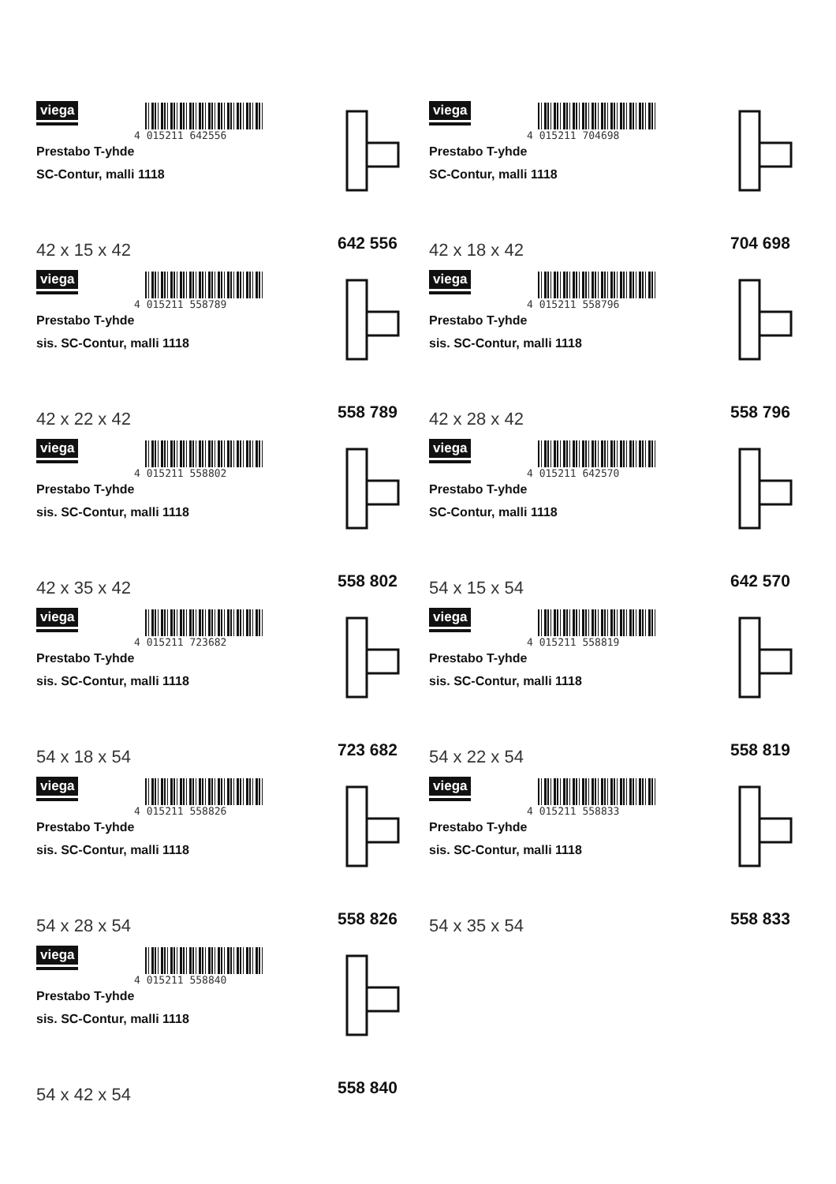viega
4 015211 642556
Prestabo T-yhde
SC-Contur, malli 1118
42 x 15 x 42 642 556
viega
4 015211 704698
Prestabo T-yhde
SC-Contur, malli 1118
42 x 18 x 42 704 698
viega
4 015211 558789
Prestabo T-yhde
sis. SC-Contur, malli 1118
42 x 22 x 42 558 789
viega
4 015211 558796
Prestabo T-yhde
sis. SC-Contur, malli 1118
42 x 28 x 42 558 796
viega
4 015211 558802
Prestabo T-yhde
sis. SC-Contur, malli 1118
42 x 35 x 42 558 802
viega
4 015211 642570
Prestabo T-yhde
SC-Contur, malli 1118
54 x 15 x 54 642 570
viega
4 015211 723682
Prestabo T-yhde
sis. SC-Contur, malli 1118
54 x 18 x 54 723 682
viega
4 015211 558819
Prestabo T-yhde
sis. SC-Contur, malli 1118
54 x 22 x 54 558 819
viega
4 015211 558826
Prestabo T-yhde
sis. SC-Contur, malli 1118
54 x 28 x 54 558 826
viega
4 015211 558833
Prestabo T-yhde
sis. SC-Contur, malli 1118
54 x 35 x 54 558 833
viega
4 015211 558840
Prestabo T-yhde
sis. SC-Contur, malli 1118
54 x 42 x 54 558 840